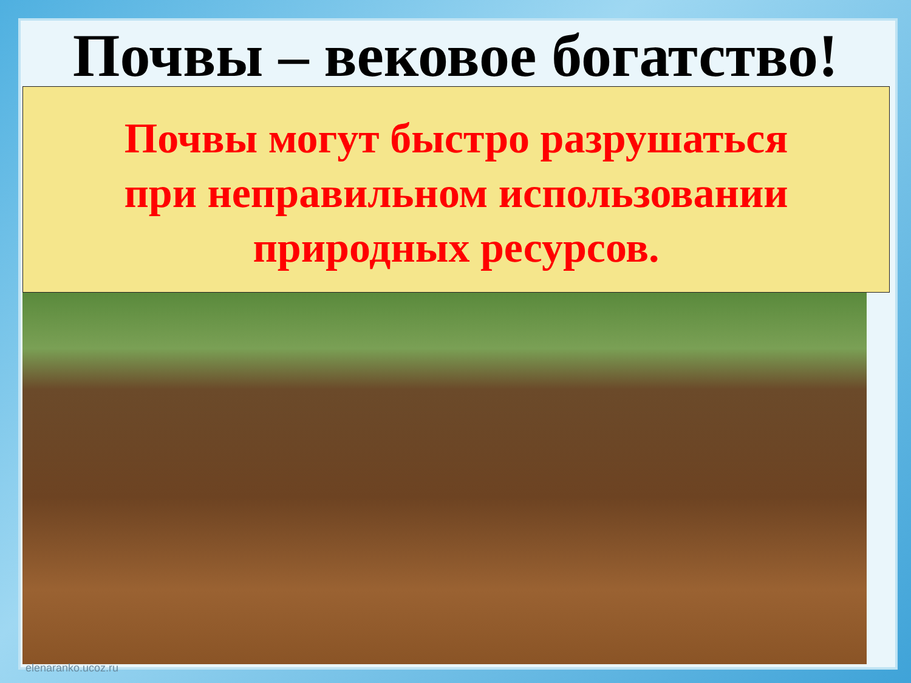Почвы – вековое богатство!
Почвы могут быстро разрушаться
при неправильном использовании
природных ресурсов.
elenaranko.ucoz.ru